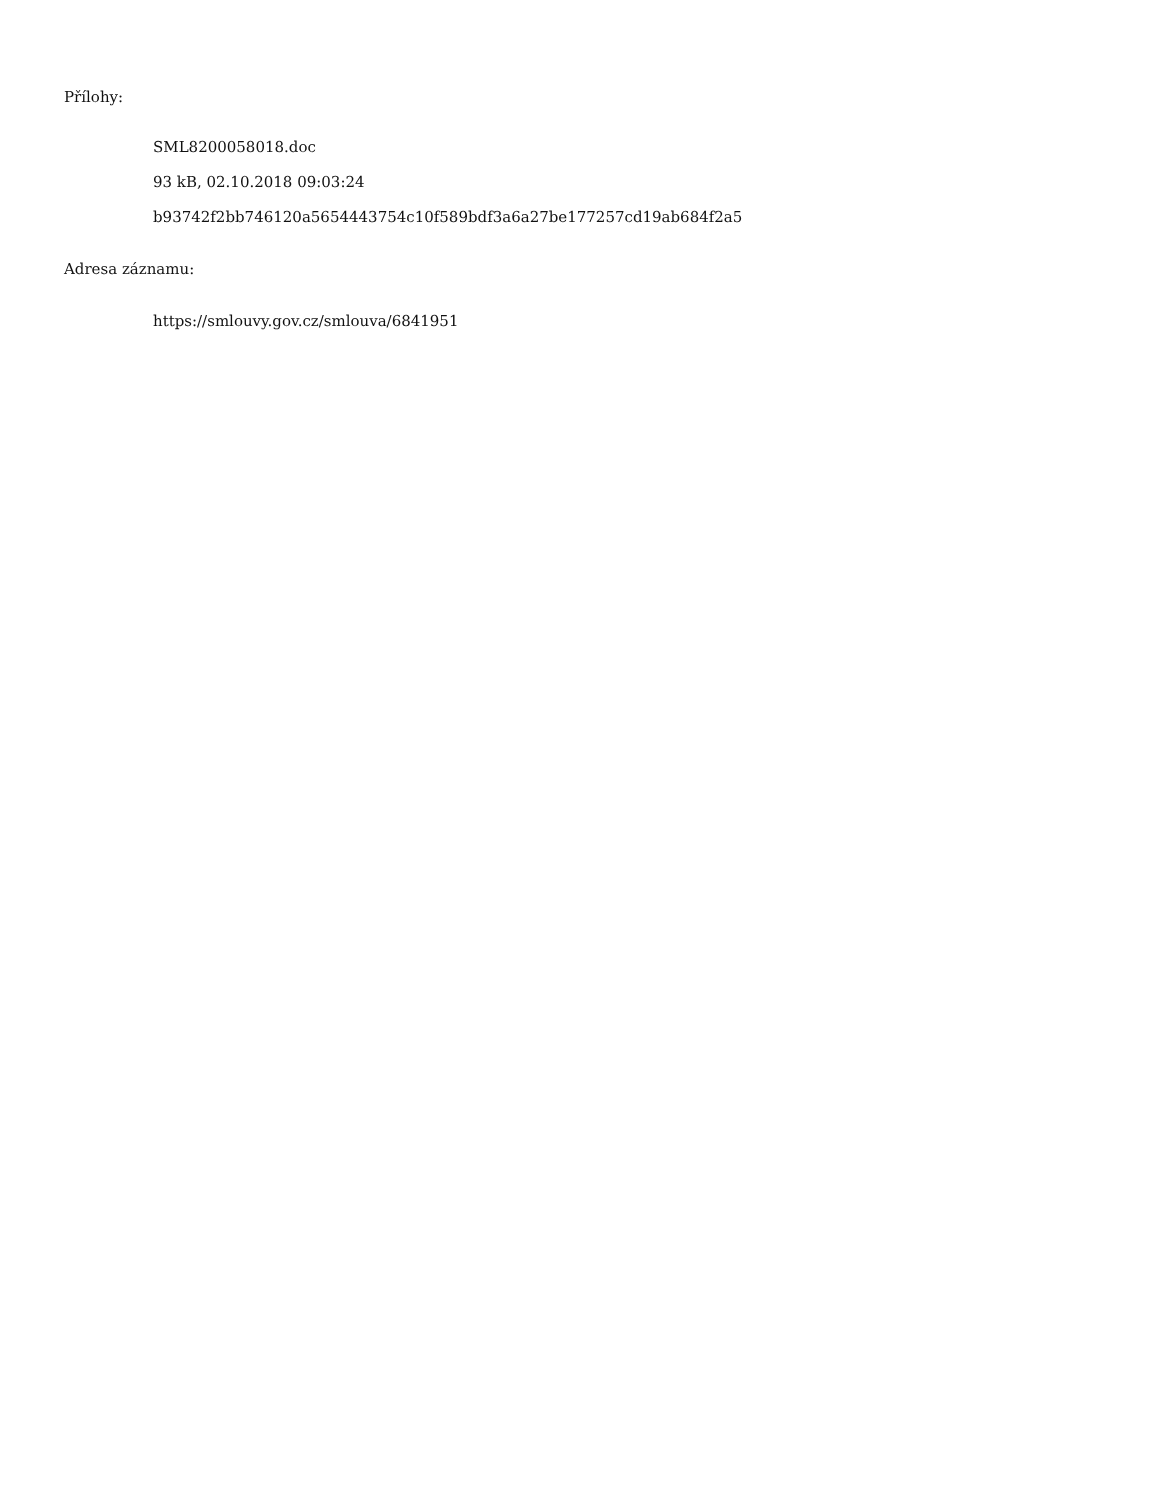Přílohy:
SML8200058018.doc
93 kB, 02.10.2018 09:03:24
b93742f2bb746120a5654443754c10f589bdf3a6a27be177257cd19ab684f2a5
Adresa záznamu:
https://smlouvy.gov.cz/smlouva/6841951